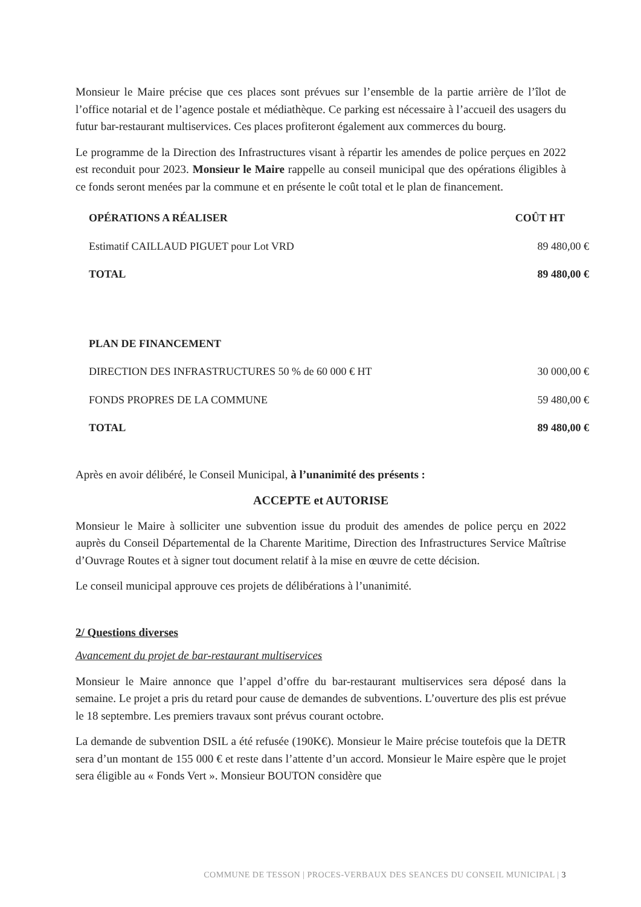Monsieur le Maire précise que ces places sont prévues sur l’ensemble de la partie arrière de l’îlot de l’office notarial et de l’agence postale et médiathèque. Ce parking est nécessaire à l’accueil des usagers du futur bar-restaurant multiservices. Ces places profiteront également aux commerces du bourg.
Le programme de la Direction des Infrastructures visant à répartir les amendes de police perçues en 2022 est reconduit pour 2023. Monsieur le Maire rappelle au conseil municipal que des opérations éligibles à ce fonds seront menées par la commune et en présente le coût total et le plan de financement.
| OPÉRATIONS A RÉALISER | COÛT HT |
| --- | --- |
| Estimatif CAILLAUD PIGUET pour Lot VRD | 89 480,00 € |
| TOTAL | 89 480,00 € |
| PLAN DE FINANCEMENT | |
| DIRECTION DES INFRASTRUCTURES 50 % de 60 000 € HT | 30 000,00 € |
| FONDS PROPRES DE LA COMMUNE | 59 480,00 € |
| TOTAL | 89 480,00 € |
Après en avoir délibéré, le Conseil Municipal, à l’unanimité des présents :
ACCEPTE et AUTORISE
Monsieur le Maire à solliciter une subvention issue du produit des amendes de police perçu en 2022 auprès du Conseil Départemental de la Charente Maritime, Direction des Infrastructures Service Maîtrise d’Ouvrage Routes et à signer tout document relatif à la mise en œuvre de cette décision.
Le conseil municipal approuve ces projets de délibérations à l’unanimité.
2/ Questions diverses
Avancement du projet de bar-restaurant multiservices
Monsieur le Maire annonce que l’appel d’offre du bar-restaurant multiservices sera déposé dans la semaine. Le projet a pris du retard pour cause de demandes de subventions. L’ouverture des plis est prévue le 18 septembre. Les premiers travaux sont prévus courant octobre.
La demande de subvention DSIL a été refusée (190K€). Monsieur le Maire précise toutefois que la DETR sera d’un montant de 155 000 € et reste dans l’attente d’un accord. Monsieur le Maire espère que le projet sera éligible au « Fonds Vert ». Monsieur BOUTON considère que
COMMUNE DE TESSON | PROCES-VERBAUX DES SEANCES DU CONSEIL MUNICIPAL | 3